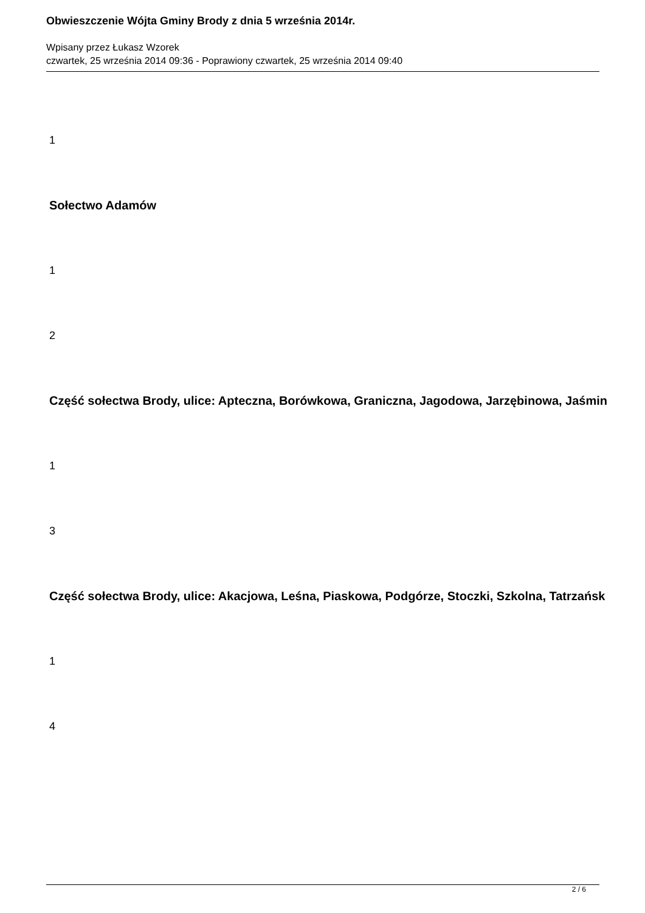Obwieszczenie Wójta Gminy Brody z dnia 5 września 2014r.
Wpisany przez Łukasz Wzorek
czwartek, 25 września 2014 09:36 - Poprawiony czwartek, 25 września 2014 09:40
1
Sołectwo Adamów
1
2
Część sołectwa Brody, ulice: Apteczna, Borówkowa, Graniczna, Jagodowa, Jarzębinowa, Jaśmin
1
3
Część sołectwa Brody, ulice: Akacjowa, Leśna, Piaskowa, Podgórze, Stoczki, Szkolna, Tatrzańsk
1
4
2 / 6